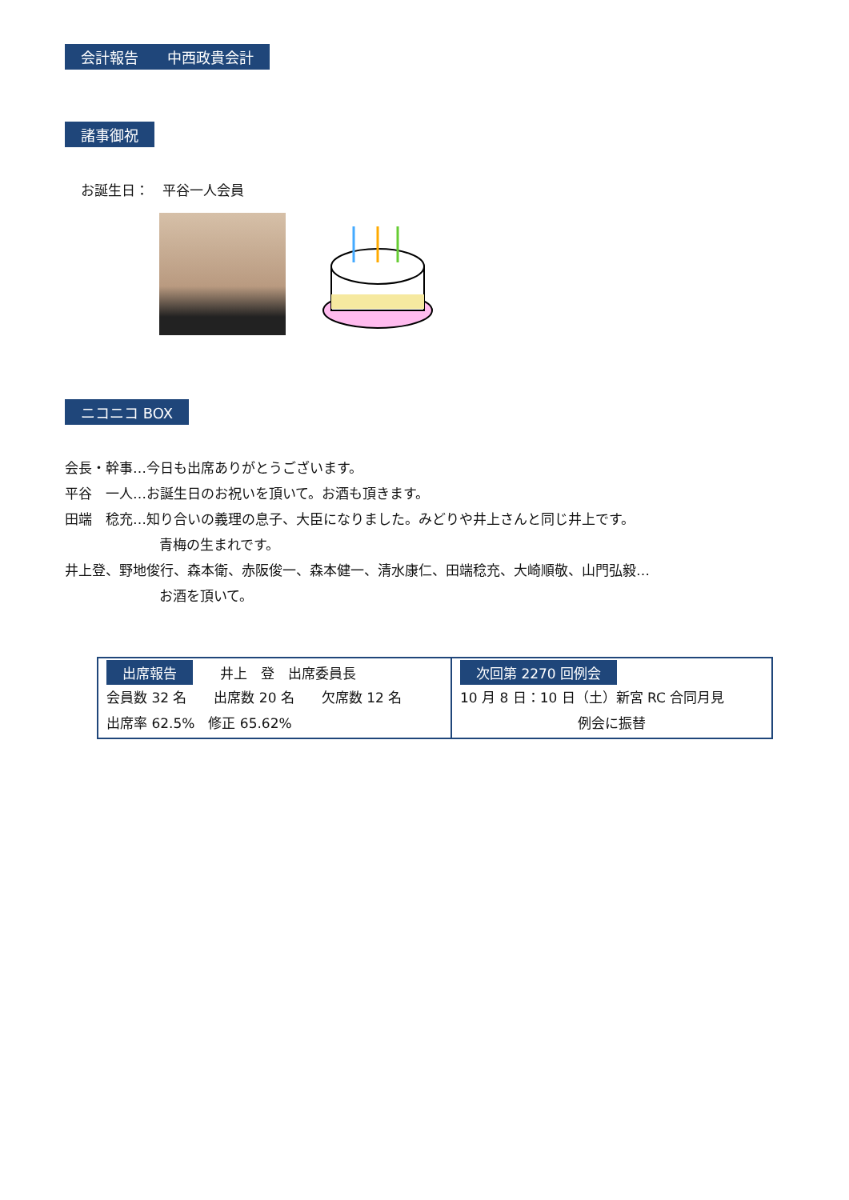会計報告　　中西政貴会計 諸事御祝
お誕生日：　平谷一人会員
ニコニコ BOX
会長・幹事…今日も出席ありがとうございます。
平谷　一人…お誕生日のお祝いを頂いて。お酒も頂きます。
田端　稔充…知り合いの義理の息子、大臣になりました。みどりや井上さんと同じ井上です。
青梅の生まれです。
井上登、野地俊行、森本衛、赤阪俊一、森本健一、清水康仁、田端稔充、大崎順敬、山門弘毅…
お酒を頂いて。
| 出席報告 井上 登 出席委員長 会員数 32 名 出席数 20 名 欠席数 12 名 出席率 62.5% 修正 65.62% | 次回第 2270 回例会 10 月 8 日：10 日（土）新宮 RC 合同月見 例会に振替 |